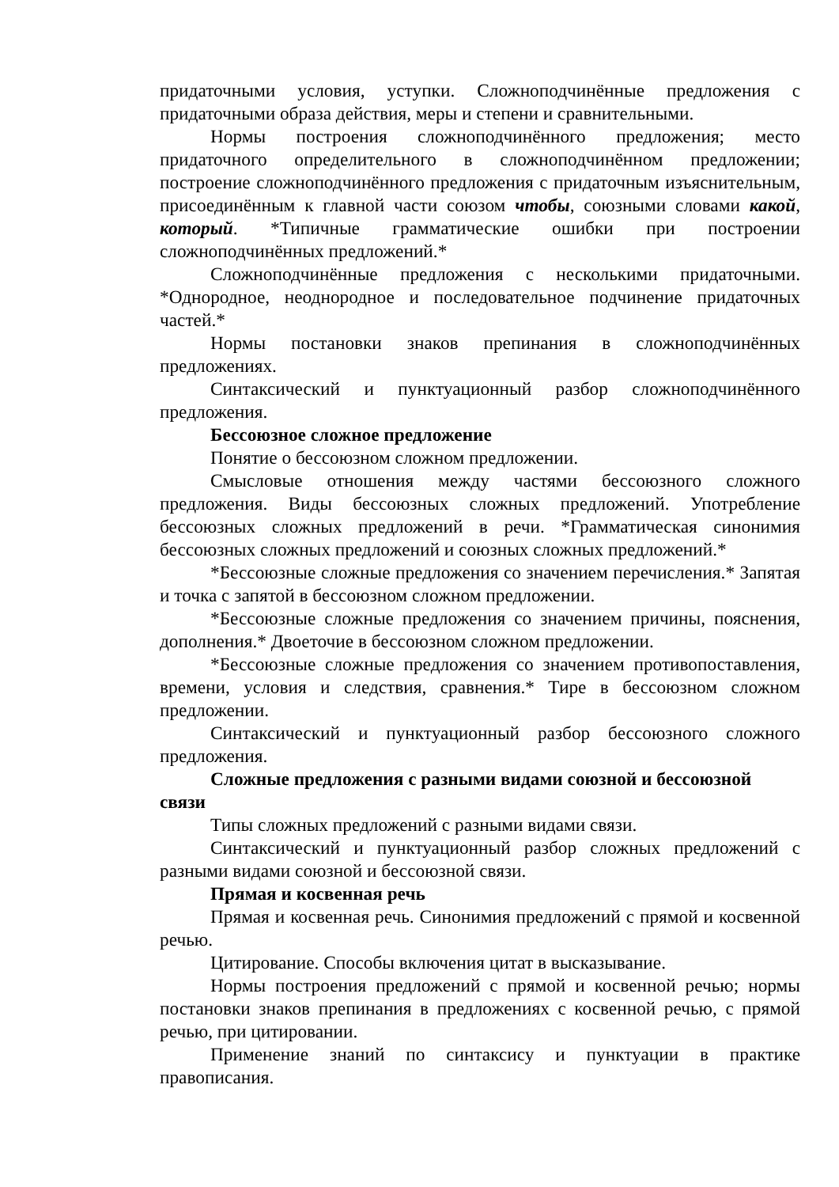придаточными условия, уступки. Сложноподчинённые предложения с придаточными образа действия, меры и степени и сравнительными.
Нормы построения сложноподчинённого предложения; место придаточного определительного в сложноподчинённом предложении; построение сложноподчинённого предложения с придаточным изъяснительным, присоединённым к главной части союзом чтобы, союзными словами какой, который. *Типичные грамматические ошибки при построении сложноподчинённых предложений.*
Сложноподчинённые предложения с несколькими придаточными. *Однородное, неоднородное и последовательное подчинение придаточных частей.*
Нормы постановки знаков препинания в сложноподчинённых предложениях.
Синтаксический и пунктуационный разбор сложноподчинённого предложения.
Бессоюзное сложное предложение
Понятие о бессоюзном сложном предложении.
Смысловые отношения между частями бессоюзного сложного предложения. Виды бессоюзных сложных предложений. Употребление бессоюзных сложных предложений в речи. *Грамматическая синонимия бессоюзных сложных предложений и союзных сложных предложений.*
*Бессоюзные сложные предложения со значением перечисления.* Запятая и точка с запятой в бессоюзном сложном предложении.
*Бессоюзные сложные предложения со значением причины, пояснения, дополнения.* Двоеточие в бессоюзном сложном предложении.
*Бессоюзные сложные предложения со значением противопоставления, времени, условия и следствия, сравнения.* Тире в бессоюзном сложном предложении.
Синтаксический и пунктуационный разбор бессоюзного сложного предложения.
Сложные предложения с разными видами союзной и бессоюзной связи
Типы сложных предложений с разными видами связи.
Синтаксический и пунктуационный разбор сложных предложений с разными видами союзной и бессоюзной связи.
Прямая и косвенная речь
Прямая и косвенная речь. Синонимия предложений с прямой и косвенной речью.
Цитирование. Способы включения цитат в высказывание.
Нормы построения предложений с прямой и косвенной речью; нормы постановки знаков препинания в предложениях с косвенной речью, с прямой речью, при цитировании.
Применение знаний по синтаксису и пунктуации в практике правописания.